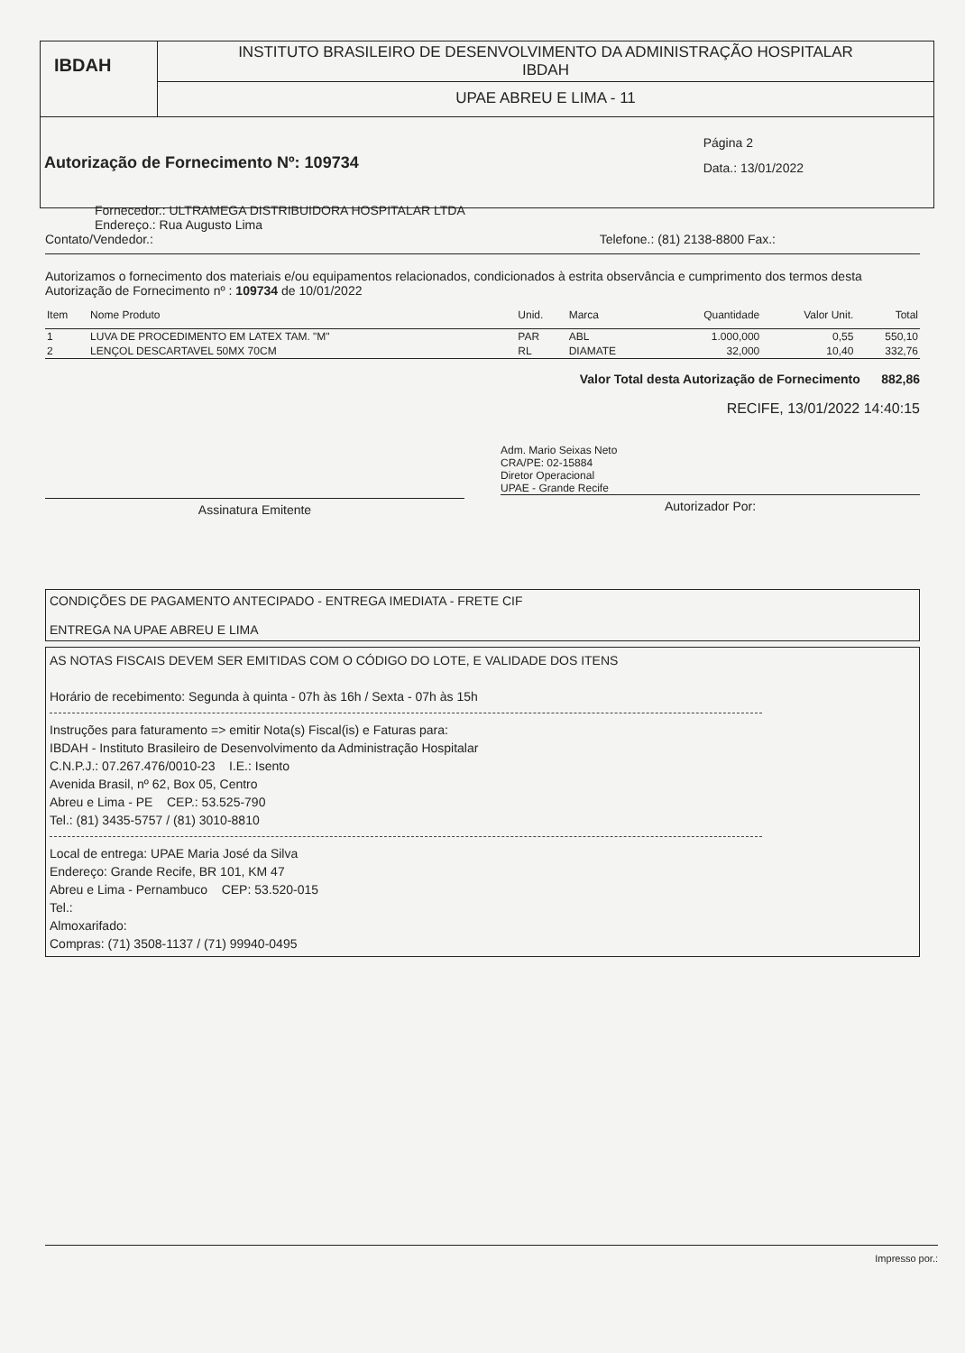IBDAH
INSTITUTO BRASILEIRO DE DESENVOLVIMENTO DA ADMINISTRAÇÃO HOSPITALAR
IBDAH
UPAE ABREU E LIMA - 11
Autorização de Fornecimento Nº: 109734
Página 2
Data.: 13/01/2022
Fornecedor.: ULTRAMEGA DISTRIBUIDORA HOSPITALAR LTDA
Endereço.: Rua Augusto Lima
Contato/Vendedor.: Telefone.: (81) 2138-8800 Fax.:
Autorizamos o fornecimento dos materiais e/ou equipamentos relacionados, condicionados à estrita observância e cumprimento dos termos desta Autorização de Fornecimento nº : 109734 de 10/01/2022
| Item | Nome Produto | Unid. | Marca | Quantidade | Valor Unit. | Total |
| --- | --- | --- | --- | --- | --- | --- |
| 1 | LUVA DE PROCEDIMENTO EM LATEX TAM. "M" | PAR | ABL | 1.000,000 | 0,55 | 550,10 |
| 2 | LENÇOL DESCARTAVEL 50MX 70CM | RL | DIAMATE | 32,000 | 10,40 | 332,76 |
Valor Total desta Autorização de Fornecimento 882,86
RECIFE, 13/01/2022 14:40:15
Assinatura Emitente
Adm. Mario Seixas Neto
CRA/PE: 02-15884
Diretor Operacional
UPAE - Grande Recife
Autorizador Por:
CONDIÇÕES DE PAGAMENTO ANTECIPADO - ENTREGA IMEDIATA - FRETE CIF
ENTREGA NA UPAE ABREU E LIMA
AS NOTAS FISCAIS DEVEM SER EMITIDAS COM O CÓDIGO DO LOTE, E VALIDADE DOS ITENS
Horário de recebimento: Segunda à quinta - 07h às 16h / Sexta - 07h às 15h
Instruções para faturamento => emitir Nota(s) Fiscal(is) e Faturas para:
IBDAH - Instituto Brasileiro de Desenvolvimento da Administração Hospitalar
C.N.P.J.: 07.267.476/0010-23 I.E.: Isento
Avenida Brasil, nº 62, Box 05, Centro
Abreu e Lima - PE CEP.: 53.525-790
Tel.: (81) 3435-5757 / (81) 3010-8810
Local de entrega: UPAE Maria José da Silva
Endereço: Grande Recife, BR 101, KM 47
Abreu e Lima - Pernambuco CEP: 53.520-015
Tel.:
Almoxarifado:
Compras: (71) 3508-1137 / (71) 99940-0495
Impresso por.: